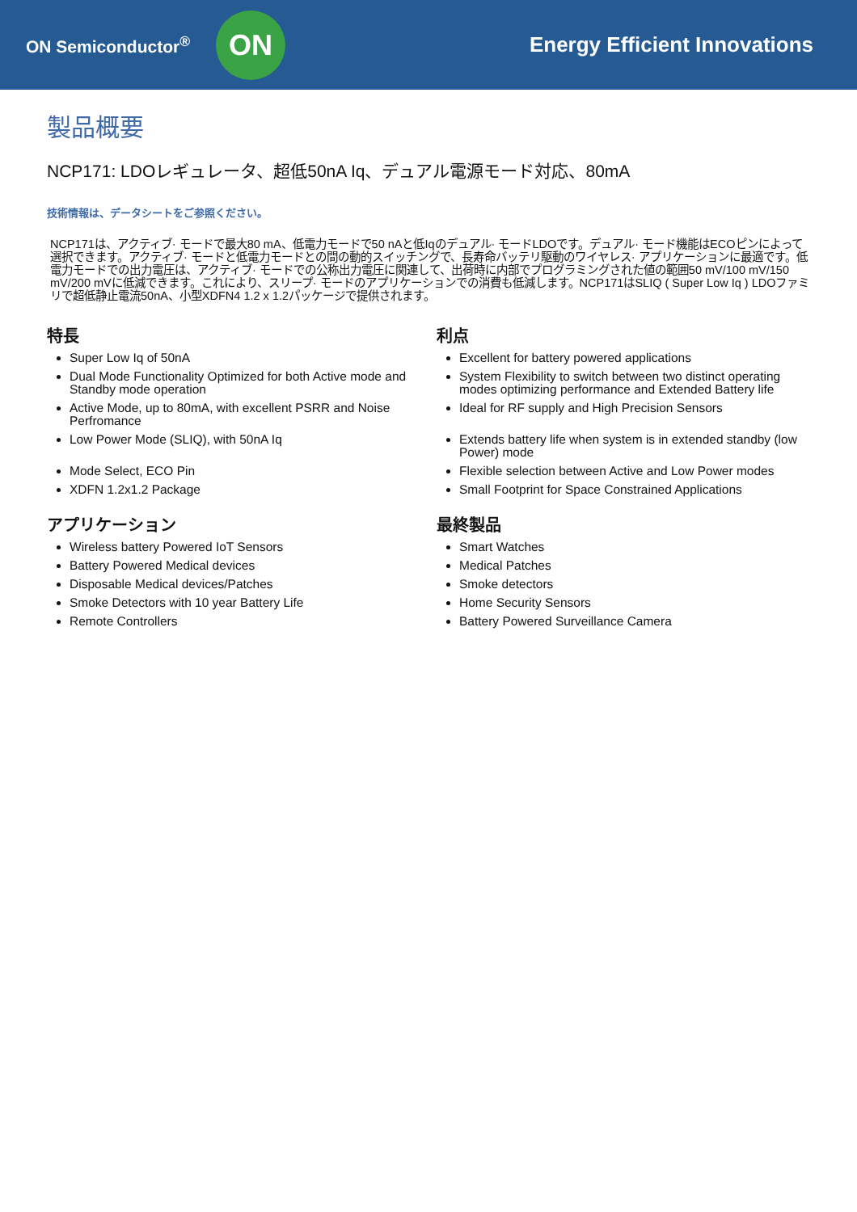ON Semiconductor<sup>®</sup>
ON
Energy Efficient Innovations
製品概要
NCP171: LDOレギュレータ、超低50nA Iq、デュアル電源モード対応、80mA
技術情報は、データシートをご参照ください。
NCP171は、アクティブ· モードで最大80 mA、低電力モードで50 nAと低Iqのデュアル· モードLDOです。デュアル· モード機能はECOピンによって選択できます。アクティブ· モードと低電力モードとの間の動的スイッチングで、長寿命バッテリ駆動のワイヤレス· アプリケーションに最適です。低電力モードでの出力電圧は、アクティブ· モードでの公称出力電圧に関連して、出荷時に内部でプログラミングされた値の範囲50 mV/100 mV/150 mV/200 mVに低減できます。これにより、スリープ· モードのアプリケーションでの消費も低減します。NCP171はSLIQ ( Super Low Iq ) LDOファミリで超低静止電流50nA、小型XDFN4 1.2 x 1.2パッケージで提供されます。
特長
Super Low Iq of 50nA
Dual Mode Functionality Optimized for both Active mode and Standby mode operation
Active Mode, up to 80mA, with excellent PSRR and Noise Perfromance
Low Power Mode (SLIQ), with 50nA Iq
Mode Select, ECO Pin
XDFN 1.2x1.2 Package
アプリケーション
Wireless battery Powered IoT Sensors
Battery Powered Medical devices
Disposable Medical devices/Patches
Smoke Detectors with 10 year Battery Life
Remote Controllers
利点
Excellent for battery powered applications
System Flexibility to switch between two distinct operating modes optimizing performance and Extended Battery life
Ideal for RF supply and High Precision Sensors
Extends battery life when system is in extended standby (low Power) mode
Flexible selection between Active and Low Power modes
Small Footprint for Space Constrained Applications
最終製品
Smart Watches
Medical Patches
Smoke detectors
Home Security Sensors
Battery Powered Surveillance Camera